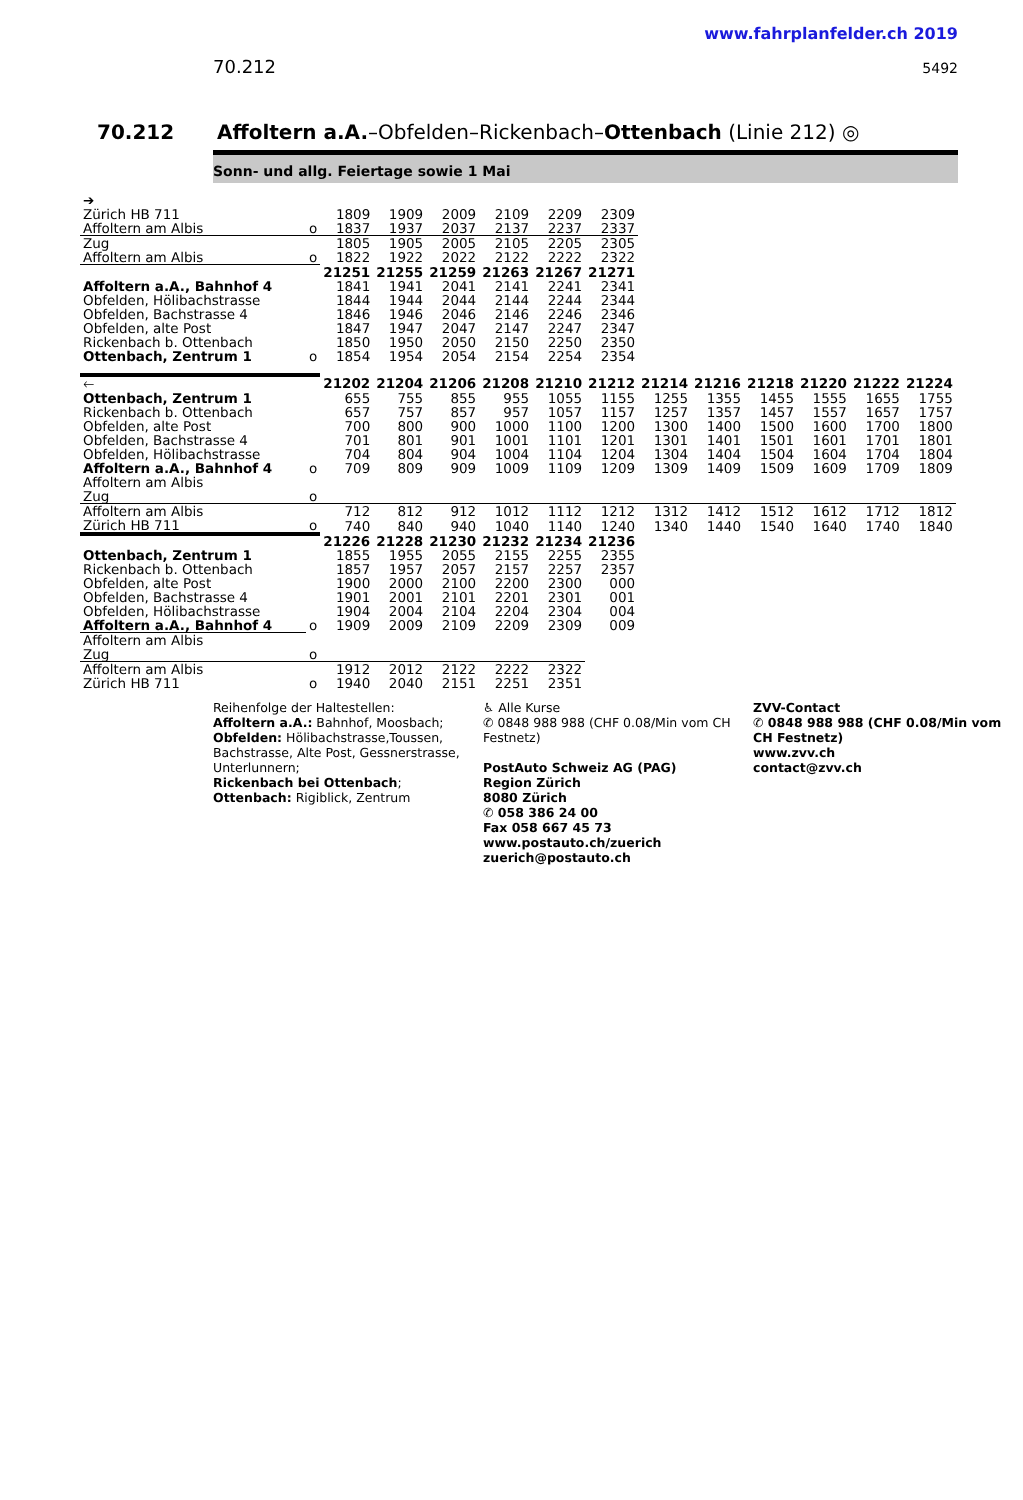www.fahrplanfelder.ch 2019
70.212 5492
70.212 Affoltern a.A.–Obfelden–Rickenbach–Ottenbach (Linie 212) ◎
Sonn- und allg. Feiertage sowie 1 Mai
| ➔ | | | | | | | |
| Zürich HB 711 | | 1809 | 1909 | 2009 | 2109 | 2209 | 2309 |
| Affoltern am Albis | o | 1837 | 1937 | 2037 | 2137 | 2237 | 2337 |
| Zug | | 1805 | 1905 | 2005 | 2105 | 2205 | 2305 |
| Affoltern am Albis | o | 1822 | 1922 | 2022 | 2122 | 2222 | 2322 |
| | | 21251 | 21255 | 21259 | 21263 | 21267 | 21271 |
| Affoltern a.A., Bahnhof 4 | | 1841 | 1941 | 2041 | 2141 | 2241 | 2341 |
| Obfelden, Hölibachstrasse | | 1844 | 1944 | 2044 | 2144 | 2244 | 2344 |
| Obfelden, Bachstrasse 4 | | 1846 | 1946 | 2046 | 2146 | 2246 | 2346 |
| Obfelden, alte Post | | 1847 | 1947 | 2047 | 2147 | 2247 | 2347 |
| Rickenbach b. Ottenbach | | 1850 | 1950 | 2050 | 2150 | 2250 | 2350 |
| Ottenbach, Zentrum 1 | o | 1854 | 1954 | 2054 | 2154 | 2254 | 2354 |
| 🡐 | | 21202 | 21204 | 21206 | 21208 | 21210 | 21212 | 21214 | 21216 | 21218 | 21220 | 21222 | 21224 |
| Ottenbach, Zentrum 1 | | 655 | 755 | 855 | 955 | 1055 | 1155 | 1255 | 1355 | 1455 | 1555 | 1655 | 1755 |
| Rickenbach b. Ottenbach | | 657 | 757 | 857 | 957 | 1057 | 1157 | 1257 | 1357 | 1457 | 1557 | 1657 | 1757 |
| Obfelden, alte Post | | 700 | 800 | 900 | 1000 | 1100 | 1200 | 1300 | 1400 | 1500 | 1600 | 1700 | 1800 |
| Obfelden, Bachstrasse 4 | | 701 | 801 | 901 | 1001 | 1101 | 1201 | 1301 | 1401 | 1501 | 1601 | 1701 | 1801 |
| Obfelden, Hölibachstrasse | | 704 | 804 | 904 | 1004 | 1104 | 1204 | 1304 | 1404 | 1504 | 1604 | 1704 | 1804 |
| Affoltern a.A., Bahnhof 4 | o | 709 | 809 | 909 | 1009 | 1109 | 1209 | 1309 | 1409 | 1509 | 1609 | 1709 | 1809 |
| Affoltern am Albis | | | | | | | | | | | | | |
| Zug | o | | | | | | | | | | | | |
| Affoltern am Albis | | 712 | 812 | 912 | 1012 | 1112 | 1212 | 1312 | 1412 | 1512 | 1612 | 1712 | 1812 |
| Zürich HB 711 | o | 740 | 840 | 940 | 1040 | 1140 | 1240 | 1340 | 1440 | 1540 | 1640 | 1740 | 1840 |
| | | 21226 | 21228 | 21230 | 21232 | 21234 | 21236 | | | | | | |
| Ottenbach, Zentrum 1 | | 1855 | 1955 | 2055 | 2155 | 2255 | 2355 | | | | | | |
| Rickenbach b. Ottenbach | | 1857 | 1957 | 2057 | 2157 | 2257 | 2357 | | | | | | |
| Obfelden, alte Post | | 1900 | 2000 | 2100 | 2200 | 2300 | 000 | | | | | | |
| Obfelden, Bachstrasse 4 | | 1901 | 2001 | 2101 | 2201 | 2301 | 001 | | | | | | |
| Obfelden, Hölibachstrasse | | 1904 | 2004 | 2104 | 2204 | 2304 | 004 | | | | | | |
| Affoltern a.A., Bahnhof 4 | o | 1909 | 2009 | 2109 | 2209 | 2309 | 009 | | | | | | |
| Affoltern am Albis | | | | | | | | | | | | | |
| Zug | o | | | | | | | | | | | | |
| Affoltern am Albis | | 1912 | 2012 | 2122 | 2222 | 2322 | | | | | | | |
| Zürich HB 711 | o | 1940 | 2040 | 2151 | 2251 | 2351 | | | | | | | |
Reihenfolge der Haltestellen:
Affoltern a.A.: Bahnhof, Moosbach;
Obfelden: Hölibachstrasse,Toussen, Bachstrasse, Alte Post, Gessnerstrasse, Unterlunnern;
Rickenbach bei Ottenbach;
Ottenbach: Rigiblick, Zentrum
♿ Alle Kurse
✆ 0848 988 988 (CHF 0.08/Min vom CH Festnetz)
PostAuto Schweiz AG (PAG)
Region Zürich
8080 Zürich
✆ 058 386 24 00
Fax 058 667 45 73
www.postauto.ch/zuerich
zuerich@postauto.ch
ZVV-Contact
✆ 0848 988 988 (CHF 0.08/Min vom CH Festnetz)
www.zvv.ch
contact@zvv.ch